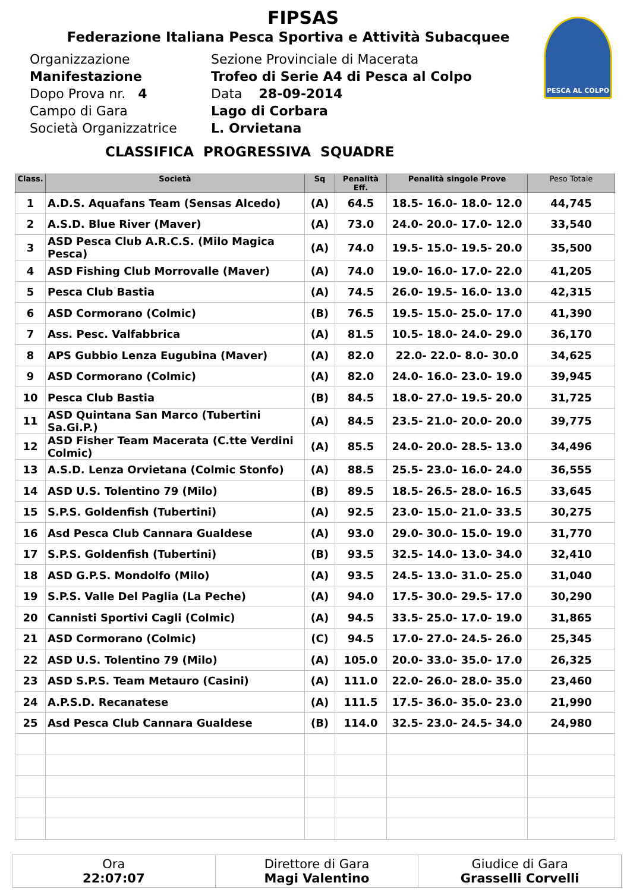PESCA AL COLPO
FIPSAS
Federazione Italiana Pesca Sportiva e Attività Subacquee
Organizzazione
Sezione Provinciale di Macerata
Manifestazione
Trofeo di Serie A4 di Pesca al Colpo
Dopo Prova nr. 4
Data 28-09-2014
Campo di Gara
Lago di Corbara
Società Organizzatrice
L. Orvietana
CLASSIFICA PROGRESSIVA SQUADRE
| Class. | Società | Sq | Penalità Eff. | Penalità singole Prove | Peso Totale |
| --- | --- | --- | --- | --- | --- |
| 1 | A.D.S. Aquafans Team (Sensas Alcedo) | (A) | 64.5 | 18.5- 16.0- 18.0- 12.0 | 44,745 |
| 2 | A.S.D. Blue River (Maver) | (A) | 73.0 | 24.0- 20.0- 17.0- 12.0 | 33,540 |
| 3 | ASD Pesca Club A.R.C.S. (Milo Magica Pesca) | (A) | 74.0 | 19.5- 15.0- 19.5- 20.0 | 35,500 |
| 4 | ASD Fishing Club Morrovalle (Maver) | (A) | 74.0 | 19.0- 16.0- 17.0- 22.0 | 41,205 |
| 5 | Pesca Club Bastia | (A) | 74.5 | 26.0- 19.5- 16.0- 13.0 | 42,315 |
| 6 | ASD Cormorano (Colmic) | (B) | 76.5 | 19.5- 15.0- 25.0- 17.0 | 41,390 |
| 7 | Ass. Pesc. Valfabbrica | (A) | 81.5 | 10.5- 18.0- 24.0- 29.0 | 36,170 |
| 8 | APS Gubbio Lenza Eugubina (Maver) | (A) | 82.0 | 22.0- 22.0- 8.0- 30.0 | 34,625 |
| 9 | ASD Cormorano (Colmic) | (A) | 82.0 | 24.0- 16.0- 23.0- 19.0 | 39,945 |
| 10 | Pesca Club Bastia | (B) | 84.5 | 18.0- 27.0- 19.5- 20.0 | 31,725 |
| 11 | ASD Quintana San Marco (Tubertini Sa.Gi.P.) | (A) | 84.5 | 23.5- 21.0- 20.0- 20.0 | 39,775 |
| 12 | ASD Fisher Team Macerata (C.tte Verdini Colmic) | (A) | 85.5 | 24.0- 20.0- 28.5- 13.0 | 34,496 |
| 13 | A.S.D. Lenza Orvietana (Colmic Stonfo) | (A) | 88.5 | 25.5- 23.0- 16.0- 24.0 | 36,555 |
| 14 | ASD U.S. Tolentino 79 (Milo) | (B) | 89.5 | 18.5- 26.5- 28.0- 16.5 | 33,645 |
| 15 | S.P.S. Goldenfish (Tubertini) | (A) | 92.5 | 23.0- 15.0- 21.0- 33.5 | 30,275 |
| 16 | Asd Pesca Club Cannara Gualdese | (A) | 93.0 | 29.0- 30.0- 15.0- 19.0 | 31,770 |
| 17 | S.P.S. Goldenfish (Tubertini) | (B) | 93.5 | 32.5- 14.0- 13.0- 34.0 | 32,410 |
| 18 | ASD G.P.S. Mondolfo (Milo) | (A) | 93.5 | 24.5- 13.0- 31.0- 25.0 | 31,040 |
| 19 | S.P.S. Valle Del Paglia (La Peche) | (A) | 94.0 | 17.5- 30.0- 29.5- 17.0 | 30,290 |
| 20 | Cannisti Sportivi Cagli (Colmic) | (A) | 94.5 | 33.5- 25.0- 17.0- 19.0 | 31,865 |
| 21 | ASD Cormorano (Colmic) | (C) | 94.5 | 17.0- 27.0- 24.5- 26.0 | 25,345 |
| 22 | ASD U.S. Tolentino 79 (Milo) | (A) | 105.0 | 20.0- 33.0- 35.0- 17.0 | 26,325 |
| 23 | ASD S.P.S. Team Metauro (Casini) | (A) | 111.0 | 22.0- 26.0- 28.0- 35.0 | 23,460 |
| 24 | A.P.S.D. Recanatese | (A) | 111.5 | 17.5- 36.0- 35.0- 23.0 | 21,990 |
| 25 | Asd Pesca Club Cannara Gualdese | (B) | 114.0 | 32.5- 23.0- 24.5- 34.0 | 24,980 |
Ora
22:07:07
Direttore di Gara
Magi Valentino
Giudice di Gara
Grasselli Corvelli